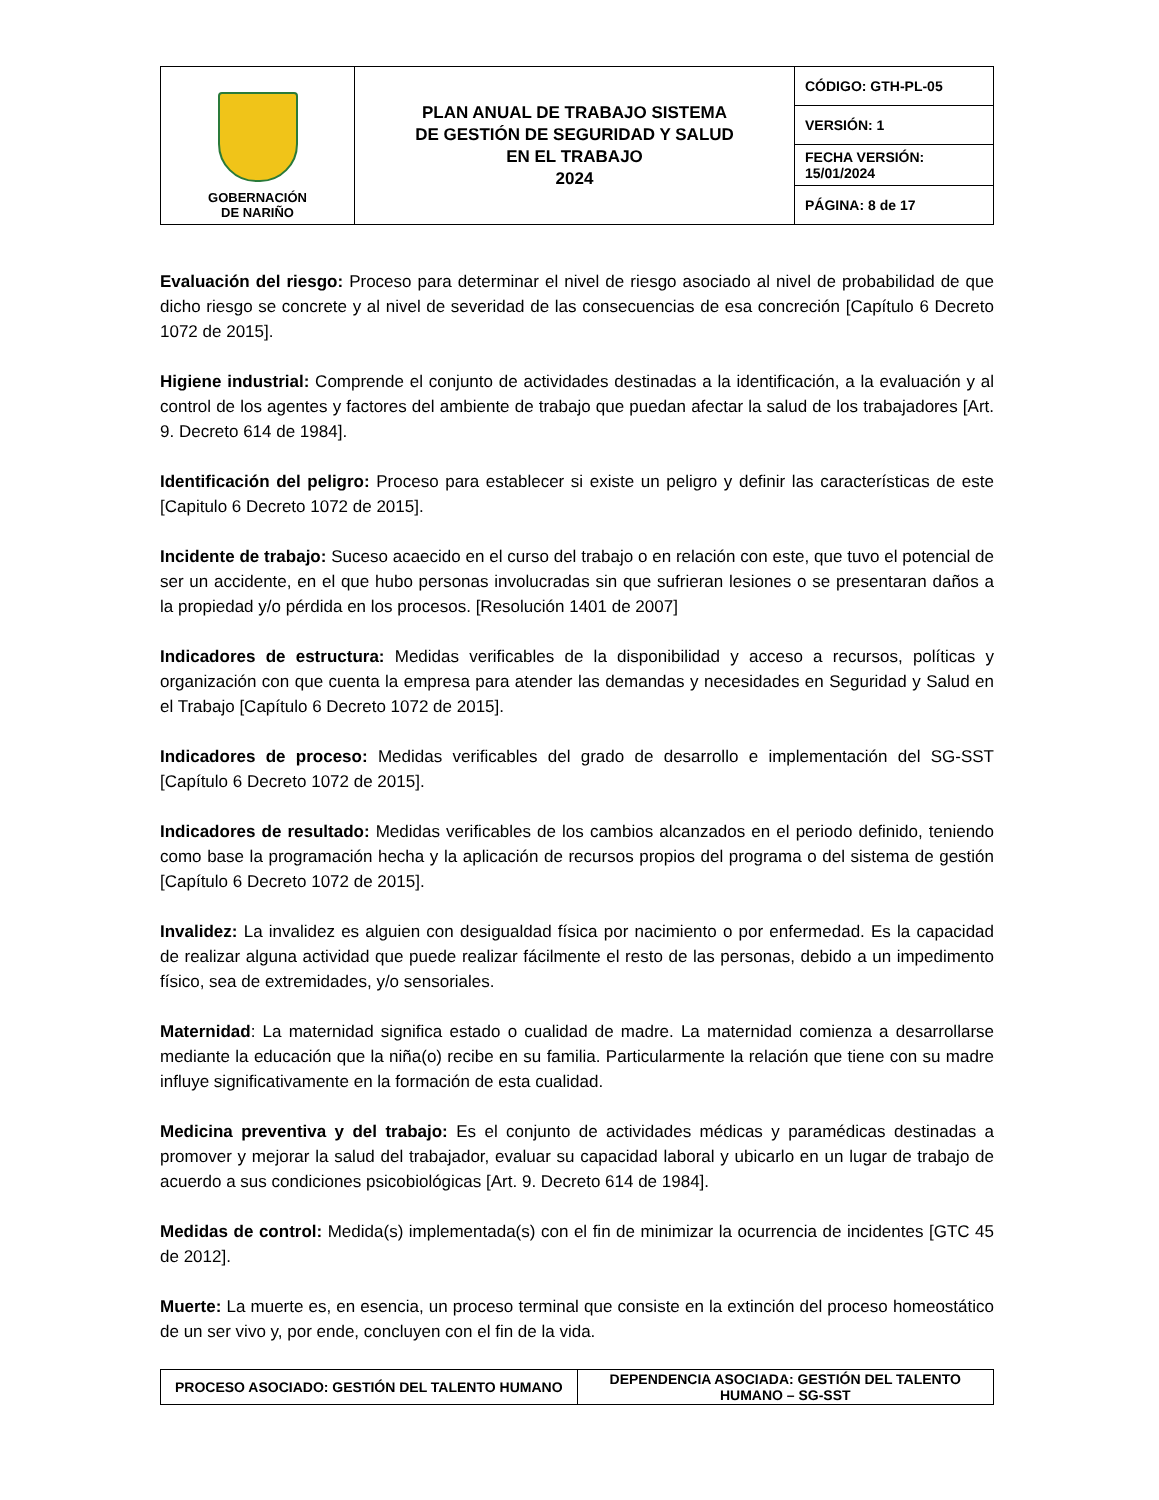| GOBERNACIÓN DE NARIÑO | PLAN ANUAL DE TRABAJO SISTEMA DE GESTIÓN DE SEGURIDAD Y SALUD EN EL TRABAJO 2024 | CÓDIGO: GTH-PL-05 |
| | | VERSIÓN: 1 |
| | | FECHA VERSIÓN: 15/01/2024 |
| | | PÁGINA: 8 de 17 |
Evaluación del riesgo: Proceso para determinar el nivel de riesgo asociado al nivel de probabilidad de que dicho riesgo se concrete y al nivel de severidad de las consecuencias de esa concreción [Capítulo 6 Decreto 1072 de 2015].
Higiene industrial: Comprende el conjunto de actividades destinadas a la identificación, a la evaluación y al control de los agentes y factores del ambiente de trabajo que puedan afectar la salud de los trabajadores [Art. 9. Decreto 614 de 1984].
Identificación del peligro: Proceso para establecer si existe un peligro y definir las características de este [Capitulo 6 Decreto 1072 de 2015].
Incidente de trabajo: Suceso acaecido en el curso del trabajo o en relación con este, que tuvo el potencial de ser un accidente, en el que hubo personas involucradas sin que sufrieran lesiones o se presentaran daños a la propiedad y/o pérdida en los procesos. [Resolución 1401 de 2007]
Indicadores de estructura: Medidas verificables de la disponibilidad y acceso a recursos, políticas y organización con que cuenta la empresa para atender las demandas y necesidades en Seguridad y Salud en el Trabajo [Capítulo 6 Decreto 1072 de 2015].
Indicadores de proceso: Medidas verificables del grado de desarrollo e implementación del SG-SST [Capítulo 6 Decreto 1072 de 2015].
Indicadores de resultado: Medidas verificables de los cambios alcanzados en el periodo definido, teniendo como base la programación hecha y la aplicación de recursos propios del programa o del sistema de gestión [Capítulo 6 Decreto 1072 de 2015].
Invalidez: La invalidez es alguien con desigualdad física por nacimiento o por enfermedad. Es la capacidad de realizar alguna actividad que puede realizar fácilmente el resto de las personas, debido a un impedimento físico, sea de extremidades, y/o sensoriales.
Maternidad: La maternidad significa estado o cualidad de madre. La maternidad comienza a desarrollarse mediante la educación que la niña(o) recibe en su familia. Particularmente la relación que tiene con su madre influye significativamente en la formación de esta cualidad.
Medicina preventiva y del trabajo: Es el conjunto de actividades médicas y paramédicas destinadas a promover y mejorar la salud del trabajador, evaluar su capacidad laboral y ubicarlo en un lugar de trabajo de acuerdo a sus condiciones psicobiológicas [Art. 9. Decreto 614 de 1984].
Medidas de control: Medida(s) implementada(s) con el fin de minimizar la ocurrencia de incidentes [GTC 45 de 2012].
Muerte: La muerte es, en esencia, un proceso terminal que consiste en la extinción del proceso homeostático de un ser vivo y, por ende, concluyen con el fin de la vida.
| PROCESO ASOCIADO: GESTIÓN DEL TALENTO HUMANO | DEPENDENCIA ASOCIADA: GESTIÓN DEL TALENTO HUMANO – SG-SST |